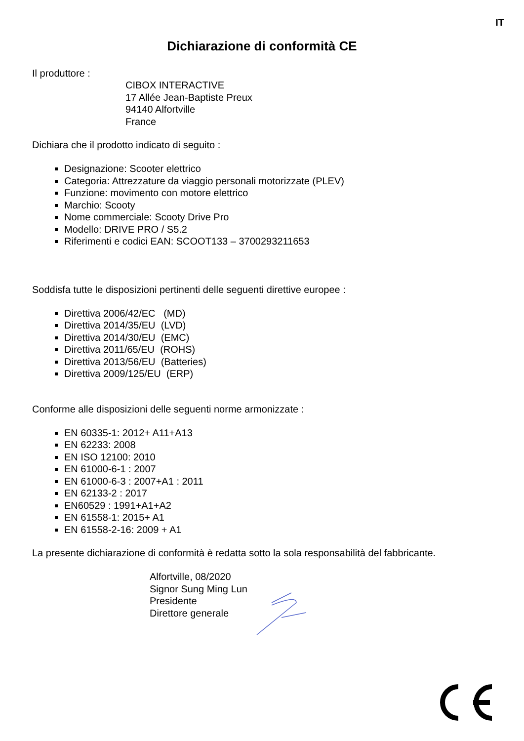IT
Dichiarazione di conformità CE
Il produttore :
CIBOX INTERACTIVE
17 Allée Jean-Baptiste Preux
94140 Alfortville
France
Dichiara che il prodotto indicato di seguito :
Designazione: Scooter elettrico
Categoria: Attrezzature da viaggio personali motorizzate (PLEV)
Funzione: movimento con motore elettrico
Marchio: Scooty
Nome commerciale: Scooty Drive Pro
Modello: DRIVE PRO / S5.2
Riferimenti e codici EAN: SCOOT133 – 3700293211653
Soddisfa tutte le disposizioni pertinenti delle seguenti direttive europee :
Direttiva 2006/42/EC (MD)
Direttiva 2014/35/EU (LVD)
Direttiva 2014/30/EU (EMC)
Direttiva 2011/65/EU (ROHS)
Direttiva 2013/56/EU (Batteries)
Direttiva 2009/125/EU (ERP)
Conforme alle disposizioni delle seguenti norme armonizzate :
EN 60335-1: 2012+ A11+A13
EN 62233: 2008
EN ISO 12100: 2010
EN 61000-6-1 : 2007
EN 61000-6-3 : 2007+A1 : 2011
EN 62133-2 : 2017
EN60529 : 1991+A1+A2
EN 61558-1: 2015+ A1
EN 61558-2-16: 2009 + A1
La presente dichiarazione di conformità è redatta sotto la sola responsabilità del fabbricante.
Alfortville, 08/2020
Signor Sung Ming Lun
Presidente
Direttore generale